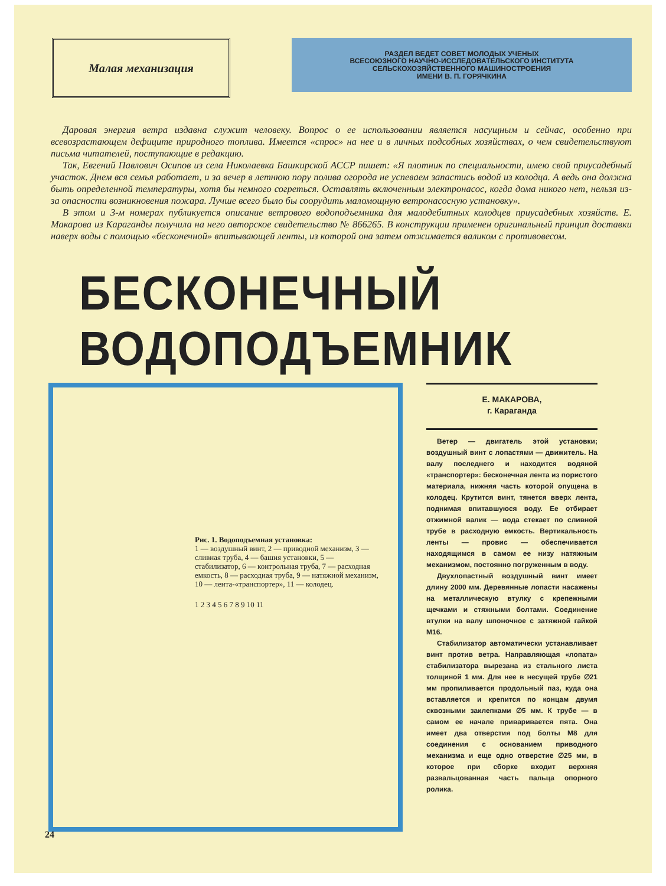Малая механизация
РАЗДЕЛ ВЕДЕТ СОВЕТ МОЛОДЫХ УЧЕНЫХ
ВСЕСОЮЗНОГО НАУЧНО-ИССЛЕДОВАТЕЛЬСКОГО ИНСТИТУТА
СЕЛЬСКОХОЗЯЙСТВЕННОГО МАШИНОСТРОЕНИЯ
ИМЕНИ В. П. ГОРЯЧКИНА
Даровая энергия ветра издавна служит человеку. Вопрос о ее использовании является насущным и сейчас, особенно при всевозрастающем дефиците природного топлива. Имеется «спрос» на нее и в личных подсобных хозяйствах, о чем свидетельствуют письма читателей, поступающие в редакцию.
Так, Евгений Павлович Осипов из села Николаевка Башкирской АССР пишет: «Я плотник по специальности, имею свой приусадебный участок. Днем вся семья работает, и за вечер в летнюю пору полива огорода не успеваем запастись водой из колодца. А ведь она должна быть определенной температуры, хотя бы немного согреться. Оставлять включенным электронасос, когда дома никого нет, нельзя из-за опасности возникновения пожара. Лучше всего было бы соорудить маломощную ветронасосную установку».
В этом и 3-м номерах публикуется описание ветрового водоподъемника для малодебитных колодцев приусадебных хозяйств. Е. Макарова из Караганды получила на него авторское свидетельство № 866265. В конструкции применен оригинальный принцип доставки наверх воды с помощью «бесконечной» впитывающей ленты, из которой она затем отжимается валиком с противовесом.
БЕСКОНЕЧНЫЙ ВОДОПОДЪЕМНИК
Рис. 1. Водоподъемная установка:
1 — воздушный винт, 2 — приводной механизм, 3 — сливная труба, 4 — башня установки, 5 — стабилизатор, 6 — контрольная труба, 7 — расходная емкость, 8 — расходная труба, 9 — натяжной механизм, 10 — лента-«транспортер», 11 — колодец.
1 2 3 4 5 6 7 8 9 10 11
Е. МАКАРОВА,
г. Караганда
Ветер — двигатель этой установки; воздушный винт с лопастями — движитель. На валу последнего и находится водяной «транспортер»: бесконечная лента из пористого материала, нижняя часть которой опущена в колодец. Крутится винт, тянется вверх лента, поднимая впитавшуюся воду. Ее отбирает отжимной валик — вода стекает по сливной трубе в расходную емкость. Вертикальность ленты — провис — обеспечивается находящимся в самом ее низу натяжным механизмом, постоянно погруженным в воду.
Двухлопастный воздушный винт имеет длину 2000 мм. Деревянные лопасти насажены на металлическую втулку с крепежными щечками и стяжными болтами. Соединение втулки на валу шпоночное с затяжной гайкой М16.
Стабилизатор автоматически устанавливает винт против ветра. Направляющая «лопата» стабилизатора вырезана из стального листа толщиной 1 мм. Для нее в несущей трубе ∅21 мм пропиливается продольный паз, куда она вставляется и крепится по концам двумя сквозными заклепками ∅5 мм. К трубе — в самом ее начале приваривается пята. Она имеет два отверстия под болты М8 для соединения с основанием приводного механизма и еще одно отверстие ∅25 мм, в которое при сборке входит верхняя развальцованная часть пальца опорного ролика.
24